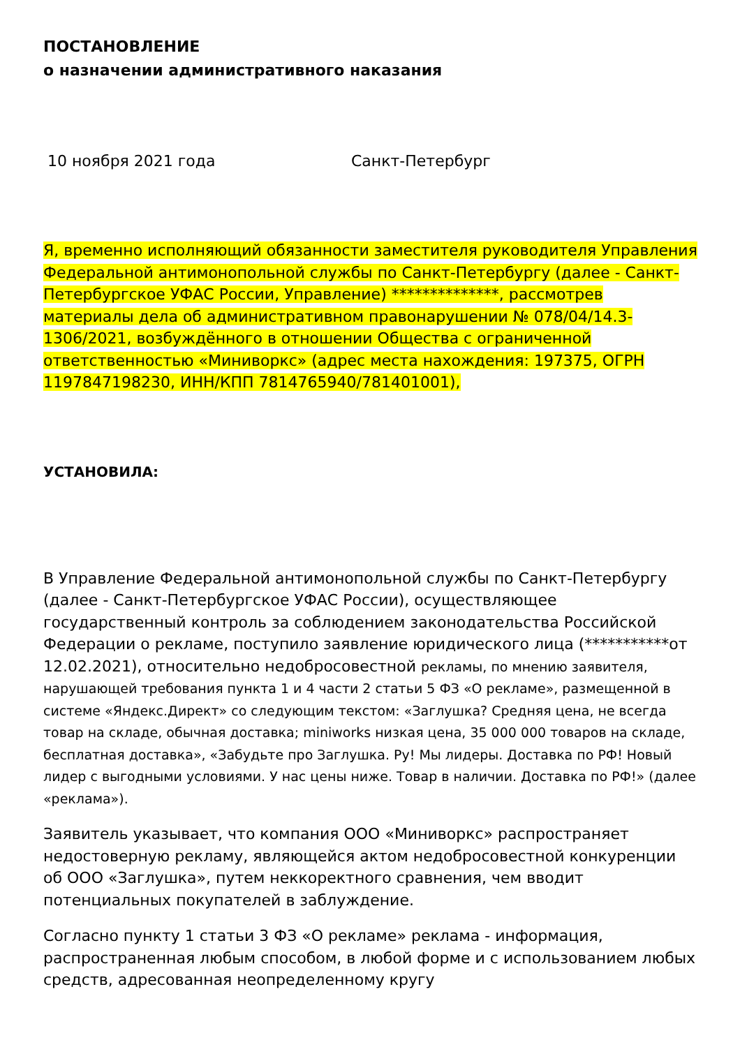ПОСТАНОВЛЕНИЕ
о назначении административного наказания
10 ноября 2021 года Санкт-Петербург
Я, временно исполняющий обязанности заместителя руководителя Управления Федеральной антимонопольной службы по Санкт-Петербургу (далее - Санкт-Петербургское УФАС России, Управление) **************, рассмотрев материалы дела об административном правонарушении № 078/04/14.3-1306/2021, возбуждённого в отношении Общества с ограниченной ответственностью «Миниворкс» (адрес места нахождения: 197375, ОГРН 1197847198230, ИНН/КПП 7814765940/781401001),
УСТАНОВИЛА:
В Управление Федеральной антимонопольной службы по Санкт-Петербургу (далее - Санкт-Петербургское УФАС России), осуществляющее государственный контроль за соблюдением законодательства Российской Федерации о рекламе, поступило заявление юридического лица (***********от 12.02.2021), относительно недобросовестной рекламы, по мнению заявителя, нарушающей требования пункта 1 и 4 части 2 статьи 5 ФЗ «О рекламе», размещенной в системе «Яндекс.Директ» со следующим текстом: «Заглушка? Средняя цена, не всегда товар на складе, обычная доставка; miniworks низкая цена, 35 000 000 товаров на складе, бесплатная доставка», «Забудьте про Заглушка. Ру! Мы лидеры. Доставка по РФ! Новый лидер с выгодными условиями. У нас цены ниже. Товар в наличии. Доставка по РФ!» (далее «реклама»).
Заявитель указывает, что компания ООО «Миниворкс» распространяет недостоверную рекламу, являющейся актом недобросовестной конкуренции об ООО «Заглушка», путем неккоректного сравнения, чем вводит потенциальных покупателей в заблуждение.
Согласно пункту 1 статьи 3 ФЗ «О рекламе» реклама - информация, распространенная любым способом, в любой форме и с использованием любых средств, адресованная неопределенному кругу